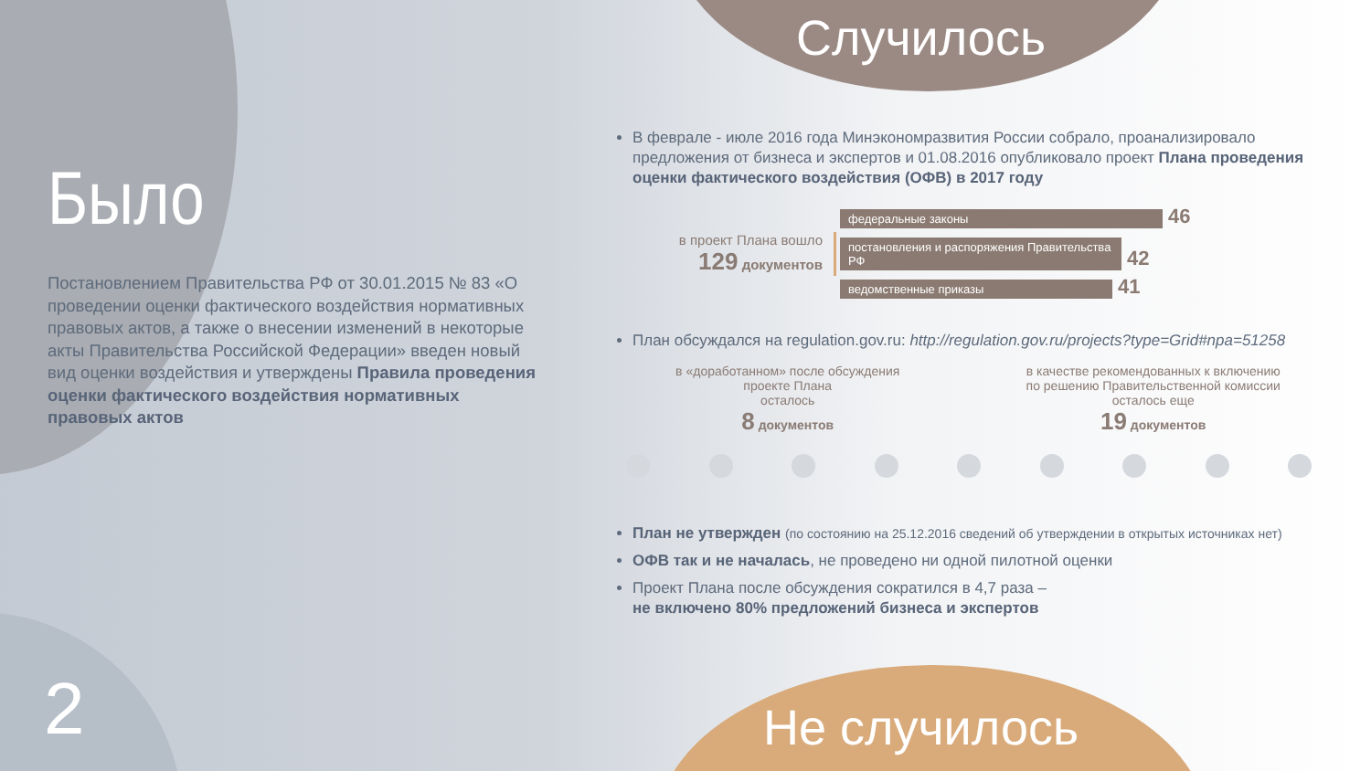Случилось
Было
Постановлением Правительства РФ от 30.01.2015 № 83 «О проведении оценки фактического воздействия нормативных правовых актов, а также о внесении изменений в некоторые акты Правительства Российской Федерации» введен новый вид оценки воздействия и утверждены Правила проведения оценки фактического воздействия нормативных правовых актов
2
В феврале - июле 2016 года Минэкономразвития России собрало, проанализировало предложения от бизнеса и экспертов и 01.08.2016 опубликовало проект Плана проведения оценки фактического воздействия (ОФВ) в 2017 году
в проект Плана вошло
129 документов
федеральные законы 46
постановления и распоряжения Правительства РФ 42
ведомственные приказы 41
План обсуждался на regulation.gov.ru: http://regulation.gov.ru/projects?type=Grid#npa=51258
в «доработанном» после обсуждения
проекте Плана
осталось
8 документов
в качестве рекомендованных к включению
по решению Правительственной комиссии
осталось еще
19 документов
План не утвержден (по состоянию на 25.12.2016 сведений об утверждении в открытых источниках нет)
ОФВ так и не началась, не проведено ни одной пилотной оценки
Проект Плана после обсуждения сократился в 4,7 раза –
не включено 80% предложений бизнеса и экспертов
Не случилось